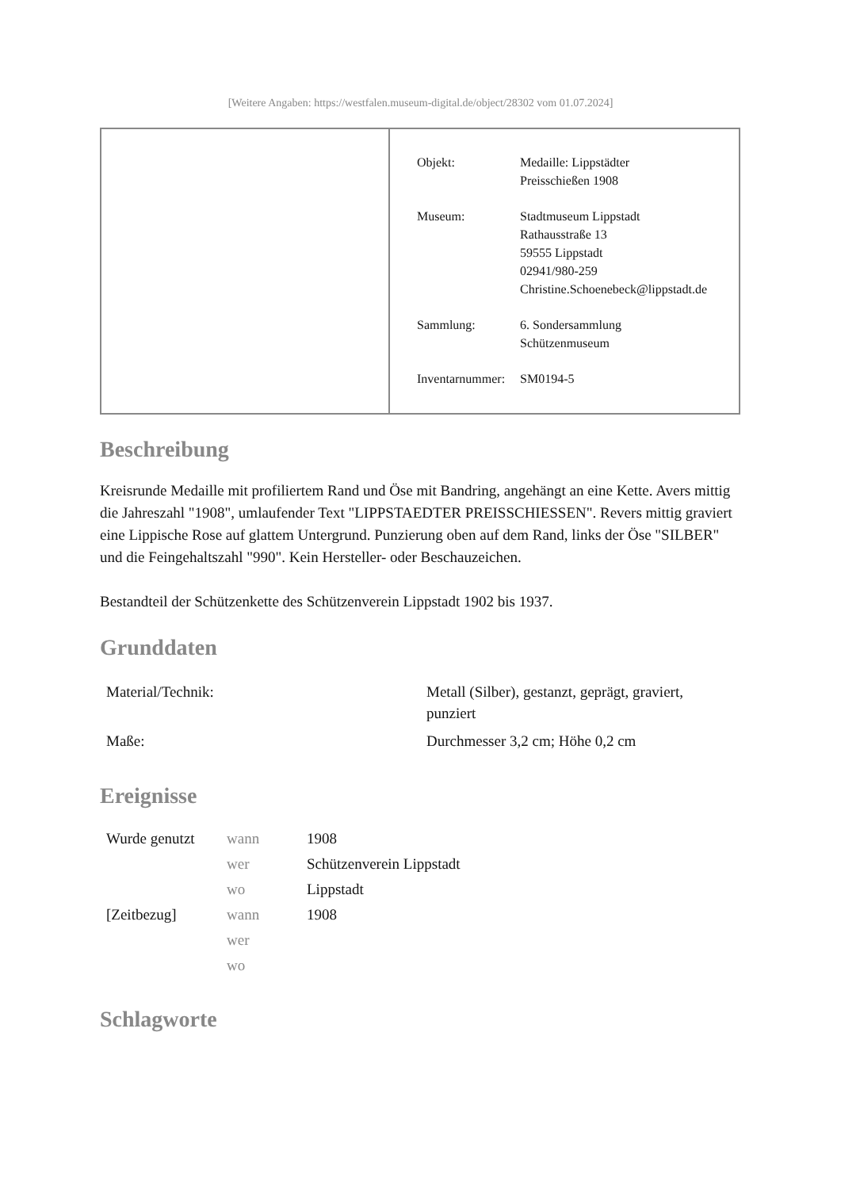[Weitere Angaben: https://westfalen.museum-digital.de/object/28302 vom 01.07.2024]
| Objekt: | Medaille: Lippstädter Preisschießen 1908 |
| Museum: | Stadtmuseum Lippstadt Rathausstraße 13 59555 Lippstadt 02941/980-259 Christine.Schoenebeck@lippstadt.de |
| Sammlung: | 6. Sondersammlung Schützenmuseum |
| Inventarnummer: | SM0194-5 |
Beschreibung
Kreisrunde Medaille mit profiliertem Rand und Öse mit Bandring, angehängt an eine Kette. Avers mittig die Jahreszahl "1908", umlaufender Text "LIPPSTAEDTER PREISSCHIESSEN". Revers mittig graviert eine Lippische Rose auf glattem Untergrund. Punzierung oben auf dem Rand, links der Öse "SILBER" und die Feingehaltszahl "990". Kein Hersteller- oder Beschauzeichen.
Bestandteil der Schützenkette des Schützenverein Lippstadt 1902 bis 1937.
Grunddaten
| Material/Technik: | Metall (Silber), gestanzt, geprägt, graviert, punziert |
| Maße: | Durchmesser 3,2 cm; Höhe 0,2 cm |
Ereignisse
| Wurde genutzt | wann | 1908 |
| | wer | Schützenverein Lippstadt |
| | wo | Lippstadt |
| [Zeitbezug] | wann | 1908 |
| | wer | |
| | wo | |
Schlagworte